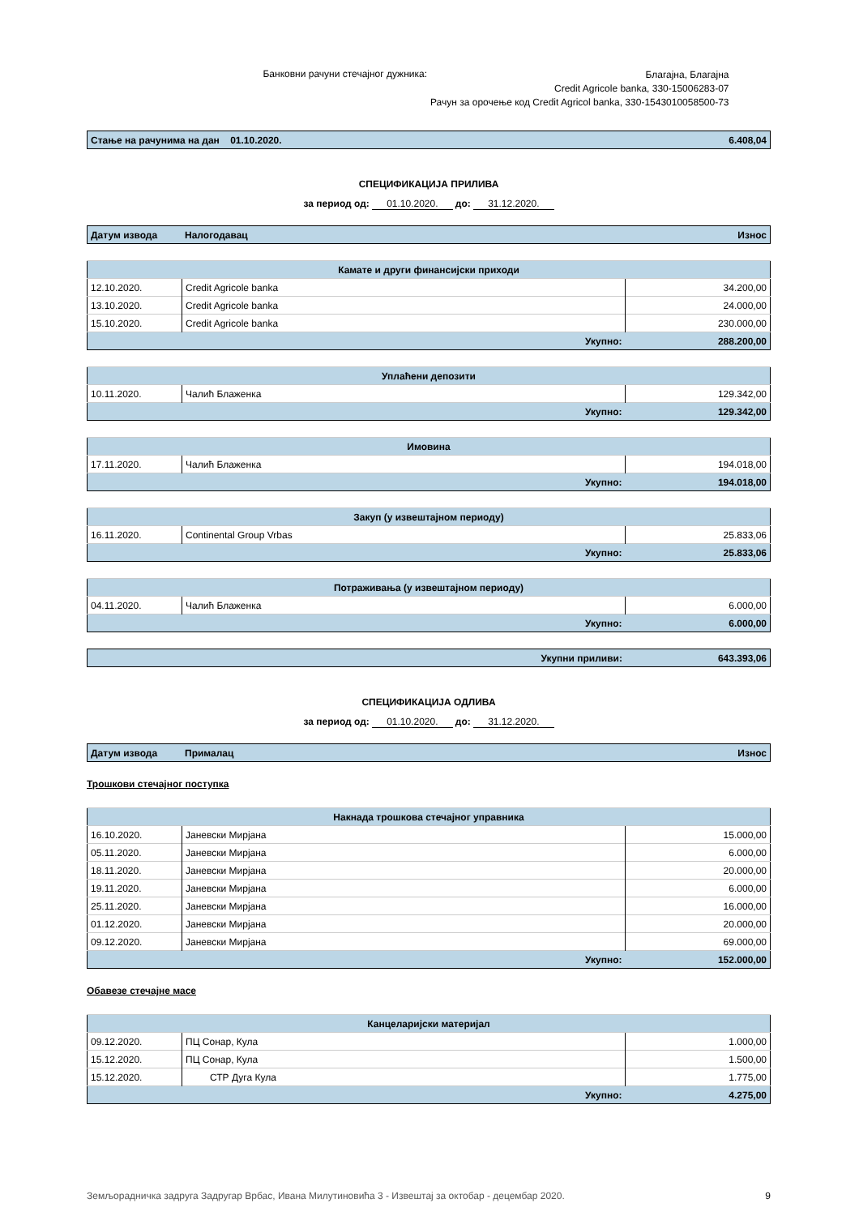Банковни рачуни стечајног дужника:
Благајна, Благајна
Credit Agricole banka, 330-15006283-07
Рачун за орочење код Credit Agricol banka, 330-1543010058500-73
| Стање на рачунима на дан 01.10.2020. | 6.408,04 |
СПЕЦИФИКАЦИЈА ПРИЛИВА
за период од: 01.10.2020. до: 31.12.2020.
| Датум извода | Налогодавац | Износ |
| --- | --- | --- |
| Камате и други финансијски приходи | | |
| 12.10.2020. | Credit Agricole banka | 34.200,00 |
| 13.10.2020. | Credit Agricole banka | 24.000,00 |
| 15.10.2020. | Credit Agricole banka | 230.000,00 |
| Укупно: | | 288.200,00 |
| Уплаћени депозити | | |
| 10.11.2020. | Чалић Блаженка | 129.342,00 |
| Укупно: | | 129.342,00 |
| Имовина | | |
| 17.11.2020. | Чалић Блаженка | 194.018,00 |
| Укупно: | | 194.018,00 |
| Закуп (у извештајном периоду) | | |
| 16.11.2020. | Continental Group Vrbas | 25.833,06 |
| Укупно: | | 25.833,06 |
| Потраживања (у извештајном периоду) | | |
| 04.11.2020. | Чалић Блаженка | 6.000,00 |
| Укупно: | | 6.000,00 |
| Укупни приливи: | 643.393,06 |
СПЕЦИФИКАЦИЈА ОДЛИВА
за период од: 01.10.2020. до: 31.12.2020.
| Датум извода | Прималац | Износ |
| --- | --- | --- |
Трошкови стечајног поступка
| Накнада трошкова стечајног управника | | |
| 16.10.2020. | Јаневски Мирјана | 15.000,00 |
| 05.11.2020. | Јаневски Мирјана | 6.000,00 |
| 18.11.2020. | Јаневски Мирјана | 20.000,00 |
| 19.11.2020. | Јаневски Мирјана | 6.000,00 |
| 25.11.2020. | Јаневски Мирјана | 16.000,00 |
| 01.12.2020. | Јаневски Мирјана | 20.000,00 |
| 09.12.2020. | Јаневски Мирјана | 69.000,00 |
| Укупно: | | 152.000,00 |
Обавезе стечајне масе
| Канцеларијски материјал | | |
| 09.12.2020. | ПЦ Сонар, Кула | 1.000,00 |
| 15.12.2020. | ПЦ Сонар, Кула | 1.500,00 |
| 15.12.2020. | СТР Дуга Кула | 1.775,00 |
| Укупно: | | 4.275,00 |
Земљорадничка задруга Задругар Врбас, Ивана Милутиновића 3 - Извештај за октобар - децембар 2020. 9